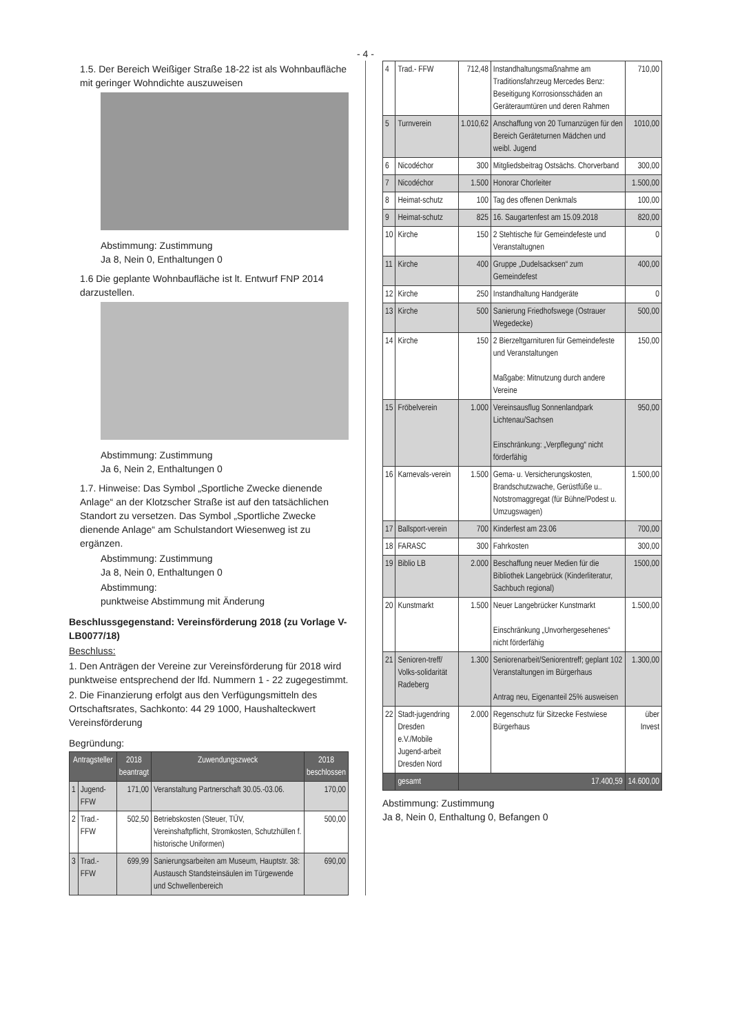- 4 -
1.5. Der Bereich Weißiger Straße 18-22 ist als Wohnbaufläche mit geringer Wohndichte auszuweisen
Abstimmung: Zustimmung
Ja 8, Nein 0, Enthaltungen 0
1.6 Die geplante Wohnbaufläche ist lt. Entwurf FNP 2014 darzustellen.
Abstimmung: Zustimmung
Ja 6, Nein 2, Enthaltungen 0
1.7. Hinweise: Das Symbol „Sportliche Zwecke dienende Anlage“ an der Klotzscher Straße ist auf den tatsächlichen Standort zu versetzen. Das Symbol „Sportliche Zwecke dienende Anlage“ am Schulstandort Wiesenweg ist zu ergänzen.
Abstimmung: Zustimmung
Ja 8, Nein 0, Enthaltungen 0
Abstimmung:
punktweise Abstimmung mit Änderung
Beschlussgegenstand: Vereinsförderung 2018 (zu Vorlage V-LB0077/18)
Beschluss:
1. Den Anträgen der Vereine zur Vereinsförderung für 2018 wird punktweise entsprechend der lfd. Nummern 1 - 22 zugegestimmt.
2. Die Finanzierung erfolgt aus den Verfügungsmitteln des Ortschaftsrates, Sachkonto: 44 29 1000, Haushalteckwert Vereinsförderung
Begründung:
| Antragsteller | | 2018 beantragt | Zuwendungszweck | 2018 beschlossen |
| --- | --- | --- | --- | --- |
| 1 | Jugend-FFW | 171,00 | Veranstaltung Partnerschaft 30.05.-03.06. | 170,00 |
| 2 | Trad.-FFW | 502,50 | Betriebskosten (Steuer, TÜV, Vereinshaftpflicht, Stromkosten, Schutzhüllen f. historische Uniformen) | 500,00 |
| 3 | Trad.- FFW | 699,99 | Sanierungsarbeiten am Museum, Hauptstr. 38: Austausch Standsteinsäulen im Türgewende und Schwellenbereich | 690,00 |
| 4 | Trad.- FFW | 712,48 | Instandhaltungsmaßnahme am Traditionsfahrzeug Mercedes Benz: Beseitigung Korrosionsschäden an Geräteraumtüren und deren Rahmen | 710,00 |
| 5 | Turnverein | 1.010,62 | Anschaffung von 20 Turnanzügen für den Bereich Geräteturnen Mädchen und weibl. Jugend | 1010,00 |
| 6 | Nicodéchor | 300 | Mitgliedsbeitrag Ostsächs. Chorverband | 300,00 |
| 7 | Nicodéchor | 1.500 | Honorar Chorleiter | 1.500,00 |
| 8 | Heimat-schutz | 100 | Tag des offenen Denkmals | 100,00 |
| 9 | Heimat-schutz | 825 | 16. Saugartenfest am 15.09.2018 | 820,00 |
| 10 | Kirche | 150 | 2 Stehtische für Gemeindefeste und Veranstaltugnen | 0 |
| 11 | Kirche | 400 | Gruppe „Dudelsacksen“ zum Gemeindefest | 400,00 |
| 12 | Kirche | 250 | Instandhaltung Handgeräte | 0 |
| 13 | Kirche | 500 | Sanierung Friedhofswege (Ostrauer Wegedecke) | 500,00 |
| 14 | Kirche | 150 | 2 Bierzeltgarnituren für Gemeindefeste und Veranstaltungen Maßgabe: Mitnutzung durch andere Vereine | 150,00 |
| 15 | Fröbelverein | 1.000 | Vereinsausflug Sonnenlandpark Lichtenau/Sachsen Einschränkung: „Verpflegung“ nicht förderfähig | 950,00 |
| 16 | Karnevals-verein | 1.500 | Gema- u. Versicherungskosten, Brandschutzwache, Gerüstfüße u.. Notstromaggregat (für Bühne/Podest u. Umzugswagen) | 1.500,00 |
| 17 | Ballsport-verein | 700 | Kinderfest am 23.06 | 700,00 |
| 18 | FARASC | 300 | Fahrkosten | 300,00 |
| 19 | Biblio LB | 2.000 | Beschaffung neuer Medien für die Bibliothek Langebrück (Kinderliteratur, Sachbuch regional) | 1500,00 |
| 20 | Kunstmarkt | 1.500 | Neuer Langebrücker Kunstmarkt Einschränkung „Unvorhergesehenes“ nicht förderfähig | 1.500,00 |
| 21 | Senioren-treff/ Volks-solidarität Radeberg | 1.300 | Seniorenarbeit/Seniorentreff; geplant 102 Veranstaltungen im Bürgerhaus Antrag neu, Eigenanteil 25% ausweisen | 1.300,00 |
| 22 | Stadt-jugendring Dresden e.V./Mobile Jugend-arbeit Dresden Nord | 2.000 | Regenschutz für Sitzecke Festwiese Bürgerhaus | über Invest |
| | gesamt | 17.400,59 | | 14.600,00 |
Abstimmung: Zustimmung
Ja 8, Nein 0, Enthaltung 0, Befangen 0